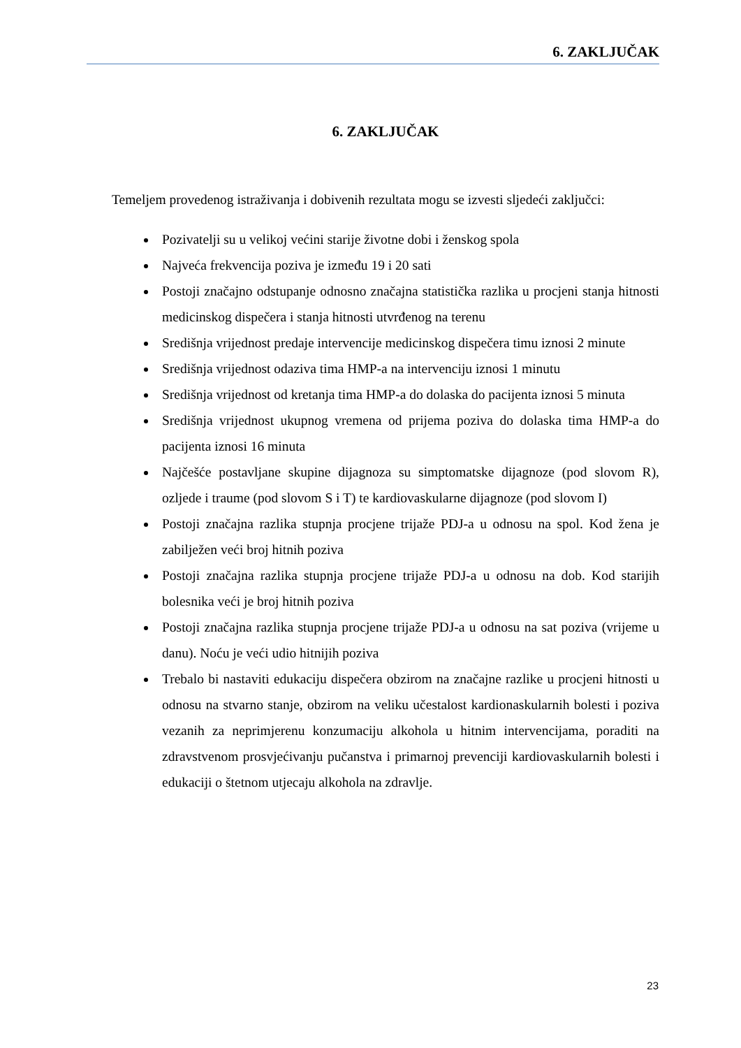6. ZAKLJUČAK
6. ZAKLJUČAK
Temeljem provedenog istraživanja i dobivenih rezultata mogu se izvesti sljedeći zaključci:
Pozivatelji su u velikoj većini starije životne dobi i ženskog spola
Najveća frekvencija poziva je između 19 i 20 sati
Postoji značajno odstupanje odnosno značajna statistička razlika u procjeni stanja hitnosti medicinskog dispečera i stanja hitnosti utvrđenog na terenu
Središnja vrijednost predaje intervencije medicinskog dispečera timu iznosi 2 minute
Središnja vrijednost odaziva tima HMP-a na intervenciju iznosi 1 minutu
Središnja vrijednost od kretanja tima HMP-a do dolaska do pacijenta iznosi 5 minuta
Središnja vrijednost ukupnog vremena od prijema poziva do dolaska tima HMP-a do pacijenta iznosi 16 minuta
Najčešće postavljane skupine dijagnoza su simptomatske dijagnoze (pod slovom R), ozljede i traume (pod slovom S i T) te kardiovaskularne dijagnoze (pod slovom I)
Postoji značajna razlika stupnja procjene trijaže PDJ-a u odnosu na spol. Kod žena je zabilježen veći broj hitnih poziva
Postoji značajna razlika stupnja procjene trijaže PDJ-a u odnosu na dob. Kod starijih bolesnika veći je broj hitnih poziva
Postoji značajna razlika stupnja procjene trijaže PDJ-a u odnosu na sat poziva (vrijeme u danu). Noću je veći udio hitnijih poziva
Trebalo bi nastaviti edukaciju dispečera obzirom na značajne razlike u procjeni hitnosti u odnosu na stvarno stanje, obzirom na veliku učestalost kardionaskularnih bolesti i poziva vezanih za neprimjerenu konzumaciju alkohola u hitnim intervencijama, poraditi na zdravstvenom prosvjećivanju pučanstva i primarnoj prevenciji kardiovaskularnih bolesti i edukaciji o štetnom utjecaju alkohola na zdravlje.
23